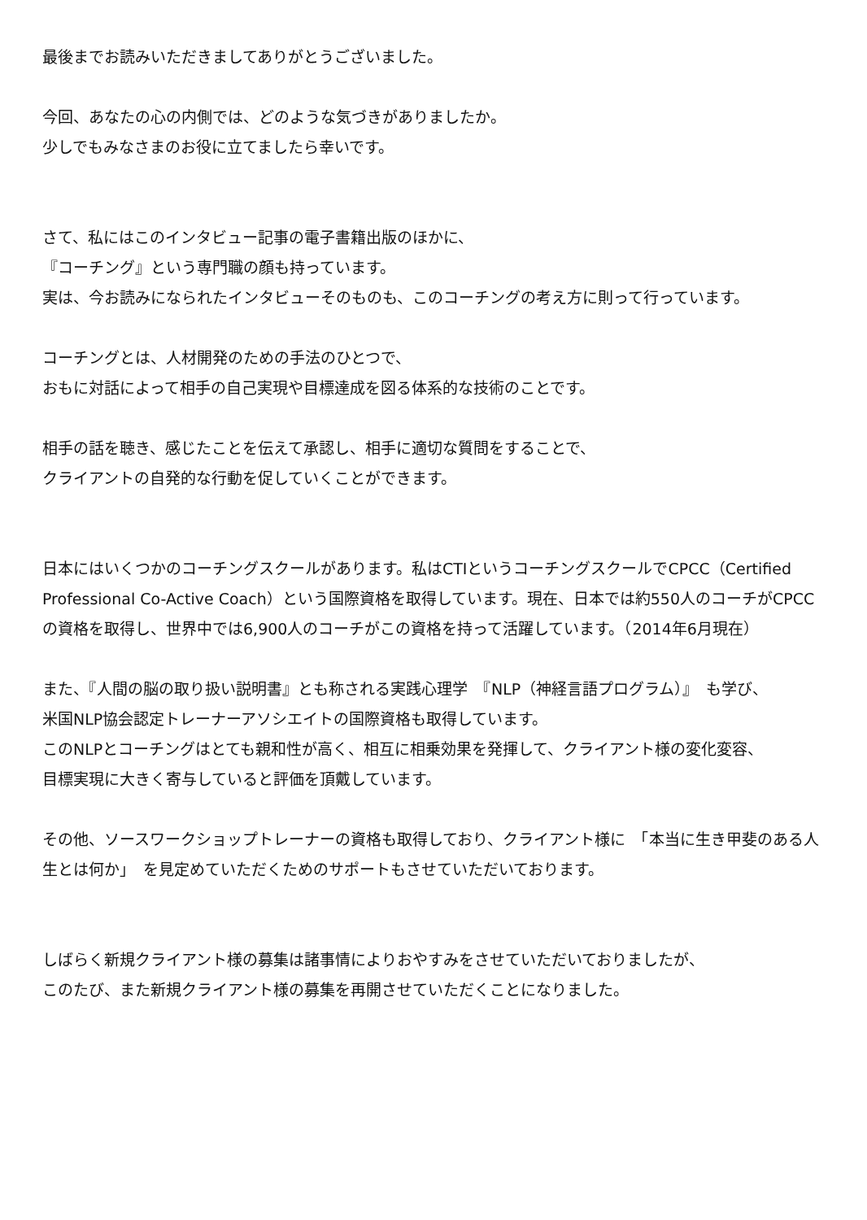最後までお読みいただきましてありがとうございました。
今回、あなたの心の内側では、どのような気づきがありましたか。
少しでもみなさまのお役に立てましたら幸いです。
さて、私にはこのインタビュー記事の電子書籍出版のほかに、
『コーチング』という専門職の顔も持っています。
実は、今お読みになられたインタビューそのものも、このコーチングの考え方に則って行っています。
コーチングとは、人材開発のための手法のひとつで、
おもに対話によって相手の自己実現や目標達成を図る体系的な技術のことです。
相手の話を聴き、感じたことを伝えて承認し、相手に適切な質問をすることで、
クライアントの自発的な行動を促していくことができます。
日本にはいくつかのコーチングスクールがあります。私はCTIというコーチングスクールでCPCC（Certified Professional Co-Active Coach）という国際資格を取得しています。現在、日本では約550人のコーチがCPCCの資格を取得し、世界中では6,900人のコーチがこの資格を持って活躍しています。（2014年6月現在）
また、『人間の脳の取り扱い説明書』とも称される実践心理学　『NLP（神経言語プログラム）』　も学び、
米国NLP協会認定トレーナーアソシエイトの国際資格も取得しています。
このNLPとコーチングはとても親和性が高く、相互に相乗効果を発揮して、クライアント様の変化変容、
目標実現に大きく寄与していると評価を頂戴しています。
その他、ソースワークショップトレーナーの資格も取得しており、クライアント様に　「本当に生き甲斐のある人生とは何か」　を見定めていただくためのサポートもさせていただいております。
しばらく新規クライアント様の募集は諸事情によりおやすみをさせていただいておりましたが、
このたび、また新規クライアント様の募集を再開させていただくことになりました。